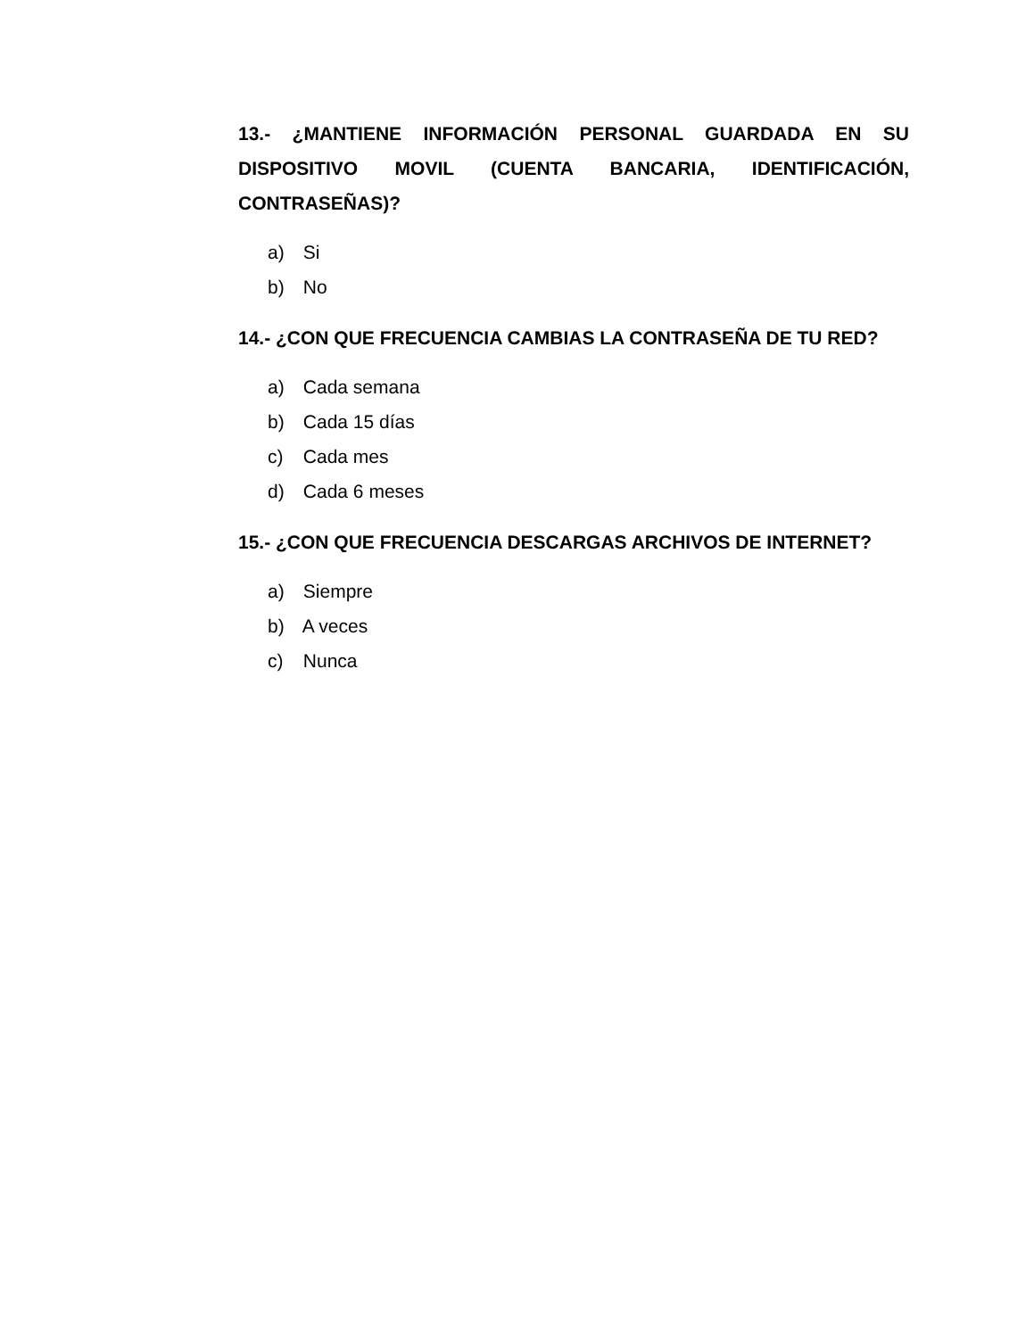13.- ¿MANTIENE INFORMACIÓN PERSONAL GUARDADA EN SU DISPOSITIVO MOVIL (CUENTA BANCARIA, IDENTIFICACIÓN, CONTRASEÑAS)?
a) Si
b) No
14.- ¿CON QUE FRECUENCIA CAMBIAS LA CONTRASEÑA DE TU RED?
a) Cada semana
b) Cada 15 días
c) Cada mes
d) Cada 6 meses
15.- ¿CON QUE FRECUENCIA DESCARGAS ARCHIVOS DE INTERNET?
a) Siempre
b) A veces
c) Nunca